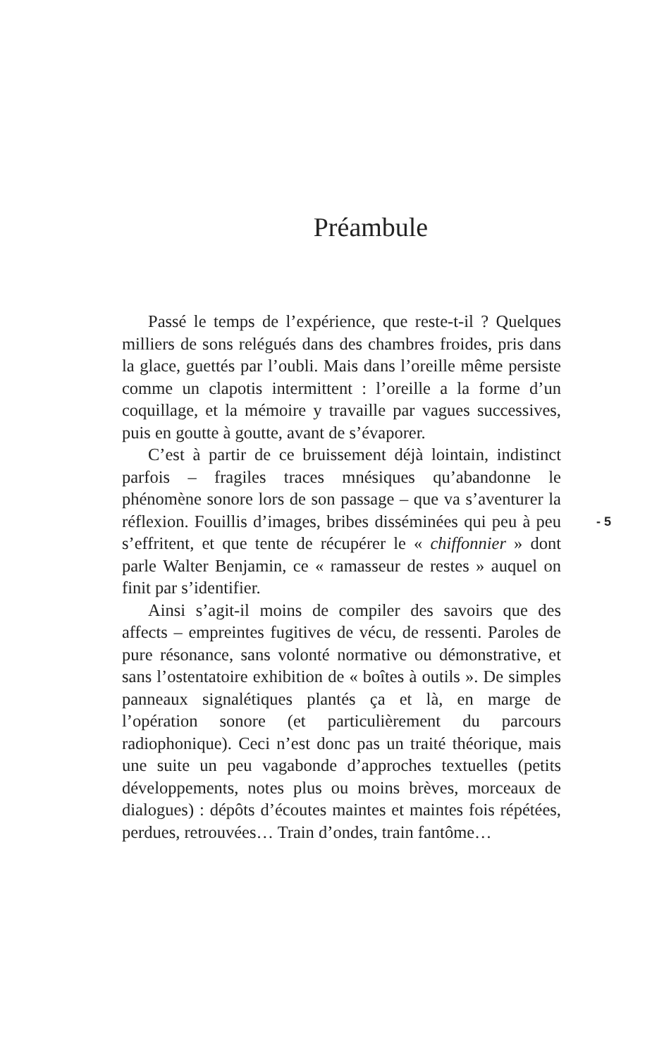Préambule
Passé le temps de l’expérience, que reste-t-il ? Quelques milliers de sons relégués dans des chambres froides, pris dans la glace, guettés par l’oubli. Mais dans l’oreille même persiste comme un clapotis intermittent : l’oreille a la forme d’un coquillage, et la mémoire y travaille par vagues successives, puis en goutte à goutte, avant de s’évaporer.
C’est à partir de ce bruissement déjà lointain, indistinct parfois – fragiles traces mnésiques qu’abandonne le phénomène sonore lors de son passage – que va s’aventurer la réflexion. Fouillis d’images, bribes disséminées qui peu à peu s’effritent, et que tente de récupérer le « chiffonnier » dont parle Walter Benjamin, ce « ramasseur de restes » auquel on finit par s’identifier.
Ainsi s’agit-il moins de compiler des savoirs que des affects – empreintes fugitives de vécu, de ressenti. Paroles de pure résonance, sans volonté normative ou démonstrative, et sans l’ostentatoire exhibition de « boîtes à outils ». De simples panneaux signalétiques plantés ça et là, en marge de l’opération sonore (et particulièrement du parcours radiophonique). Ceci n’est donc pas un traité théorique, mais une suite un peu vagabonde d’approches textuelles (petits développements, notes plus ou moins brèves, morceaux de dialogues) : dépôts d’écoutes maintes et maintes fois répétées, perdues, retrouvées… Train d’ondes, train fantôme…
- 5